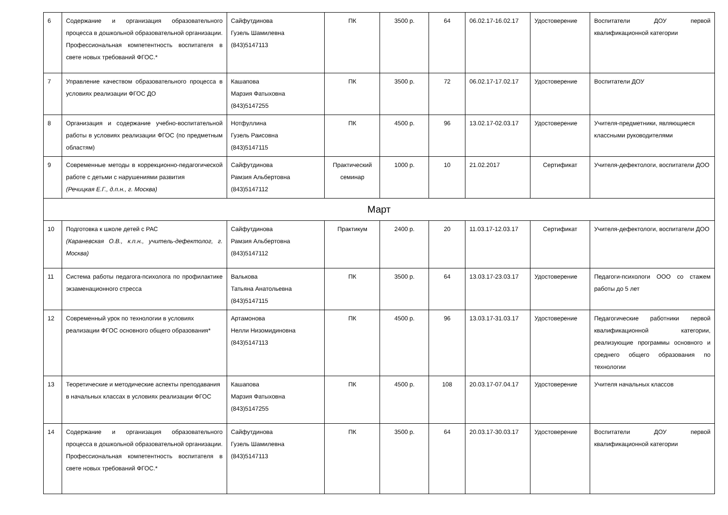| 6 | Содержание и организация образовательного процесса в дошкольной образовательной организации. Профессиональная компетентность воспитателя в свете новых требований ФГОС.* | Сайфутдинова Гузель Шамилевна (843)5147113 | ПК | 3500 р. | 64 | 06.02.17-16.02.17 | Удостоверение | Воспитатели ДОУ первой квалификационной категории |
| 7 | Управление качеством образовательного процесса в условиях реализации ФГОС ДО | Кашапова Марзия Фатыховна (843)5147255 | ПК | 3500 р. | 72 | 06.02.17-17.02.17 | Удостоверение | Воспитатели ДОУ |
| 8 | Организация и содержание учебно-воспитательной работы в условиях реализации ФГОС (по предметным областям) | Нотфуллина Гузель Раисовна (843)5147115 | ПК | 4500 р. | 96 | 13.02.17-02.03.17 | Удостоверение | Учителя-предметники, являющиеся классными руководителями |
| 9 | Современные методы в коррекционно-педагогической работе с детьми с нарушениями развития (Речицкая Е.Г., д.п.н., г. Москва) | Сайфутдинова Рамзия Альбертовна (843)5147112 | Практический семинар | 1000 р. | 10 | 21.02.2017 | Сертификат | Учителя-дефектологи, воспитатели ДОО |
| Март | | | | | | | | |
| 10 | Подготовка к школе детей с РАС (Караневская О.В., к.п.н., учитель-дефектолог, г. Москва) | Сайфутдинова Рамзия Альбертовна (843)5147112 | Практикум | 2400 р. | 20 | 11.03.17-12.03.17 | Сертификат | Учителя-дефектологи, воспитатели ДОО |
| 11 | Система работы педагога-психолога по профилактике экзаменационного стресса | Валькова Татьяна Анатольевна (843)5147115 | ПК | 3500 р. | 64 | 13.03.17-23.03.17 | Удостоверение | Педагоги-психологи ООО со стажем работы до 5 лет |
| 12 | Современный урок по технологии в условиях реализации ФГОС основного общего образования* | Артамонова Нелли Низомидиновна (843)5147113 | ПК | 4500 р. | 96 | 13.03.17-31.03.17 | Удостоверение | Педагогические работники первой квалификационной категории, реализующие программы основного и среднего общего образования по технологии |
| 13 | Теоретические и методические аспекты преподавания в начальных классах в условиях реализации ФГОС | Кашапова Марзия Фатыховна (843)5147255 | ПК | 4500 р. | 108 | 20.03.17-07.04.17 | Удостоверение | Учителя начальных классов |
| 14 | Содержание и организация образовательного процесса в дошкольной образовательной организации. Профессиональная компетентность воспитателя в свете новых требований ФГОС.* | Сайфутдинова Гузель Шамилевна (843)5147113 | ПК | 3500 р. | 64 | 20.03.17-30.03.17 | Удостоверение | Воспитатели ДОУ первой квалификационной категории |